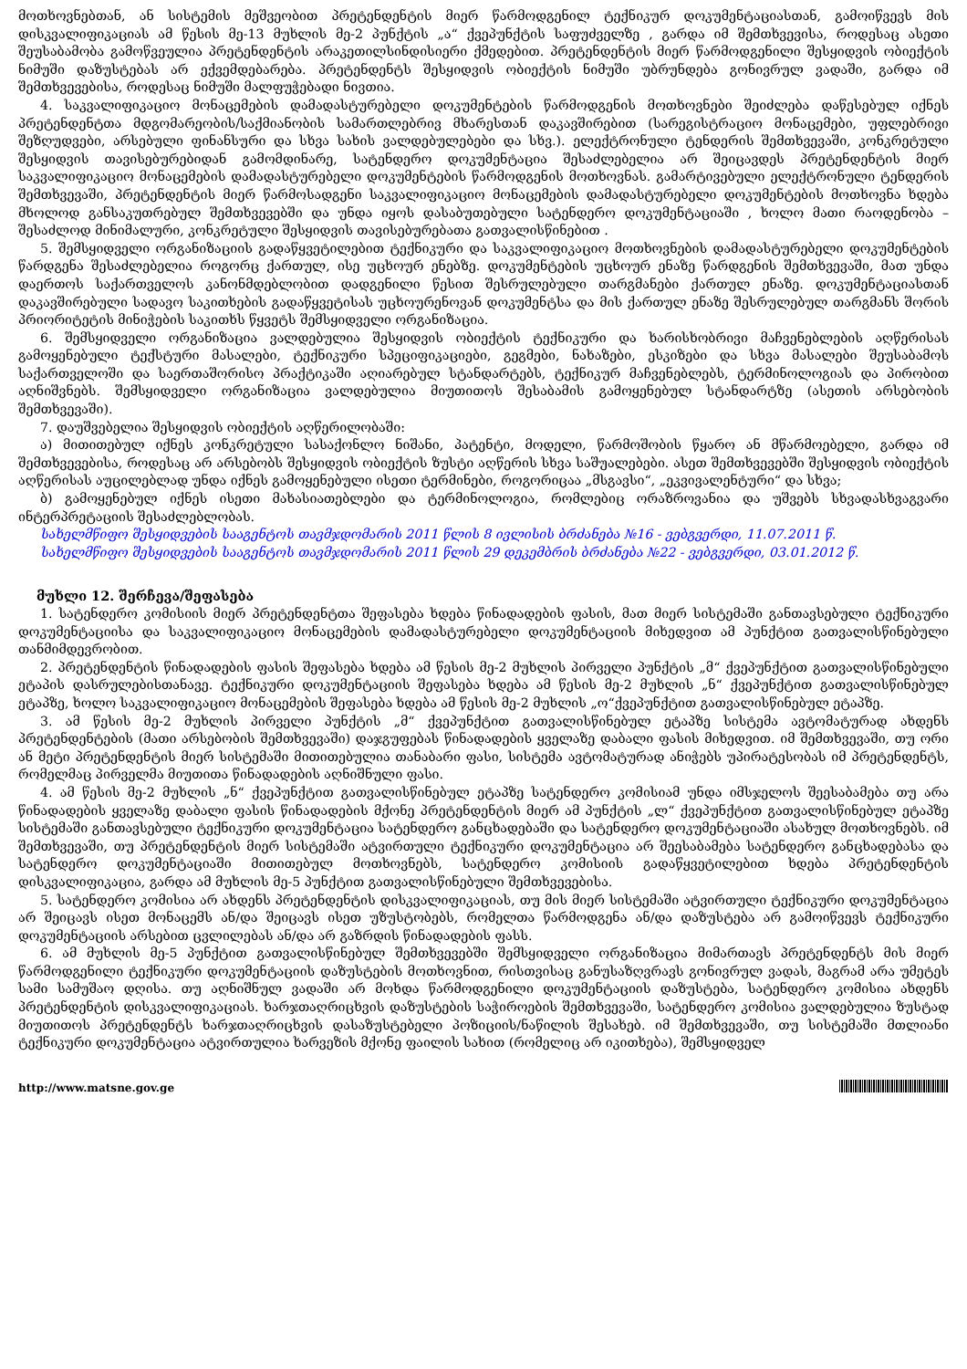მოთხოვნებთან, ან სისტემის მეშვეობით პრეტენდენტის მიერ წარმოდგენილ ტექნიკურ დოკუმენტაციასთან, გამოიწვევს მის დისკვალიფიკაციას ამ წესის მე-13 მუხლის მე-2 პუნქტის „ა“ ქვეპუნქტის საფუძველზე , გარდა იმ შემთხვევისა, როდესაც ასეთი შეუსაბამობა გამოწვეულია პრეტენდენტის არაკეთილსინდისიერი ქმედებით. პრეტენდენტის მიერ წარმოდგენილი შესყიდვის ობიექტის ნიმუში დაზუსტებას არ ექვემდებარება. პრეტენდენტს შესყიდვის ობიექტის ნიმუში უბრუნდება გონივრულ ვადაში, გარდა იმ შემთხვევებისა, როდესაც ნიმუში მალფუჭებადი ნივთია.
4. საკვალიფიკაციო მონაცემების დამადასტურებელი დოკუმენტების წარმოდგენის მოთხოვნები შეიძლება დაწესებულ იქნეს პრეტენდენტთა მდგომარეობის/საქმიანობის სამართლებრივ მხარესთან დაკავშირებით (სარეგისტრაციო მონაცემები, უფლებრივი შეზღუდვები, არსებული ფინანსური და სხვა სახის ვალდებულებები და სხვ.). ელექტრონული ტენდერის შემთხვევაში, კონკრეტული შესყიდვის თავისებურებიდან გამომდინარე, სატენდერო დოკუმენტაცია შესაძლებელია არ შეიცავდეს პრეტენდენტის მიერ საკვალიფიკაციო მონაცემების დამადასტურებელი დოკუმენტების წარმოდგენის მოთხოვნას. გამარტივებული ელექტრონული ტენდერის შემთხვევაში, პრეტენდენტის მიერ წარმოსადგენი საკვალიფიკაციო მონაცემების დამადასტურებელი დოკუმენტების მოთხოვნა ხდება მხოლოდ განსაკუთრებულ შემთხვევებში და უნდა იყოს დასაბუთებული სატენდერო დოკუმენტაციაში , ხოლო მათი რაოდენობა – შესაძლოდ მინიმალური, კონკრეტული შესყიდვის თავისებურებათა გათვალისწინებით .
5. შემსყიდველი ორგანიზაციის გადაწყვეტილებით ტექნიკური და საკვალიფიკაციო მოთხოვნების დამადასტურებელი დოკუმენტების წარდგენა შესაძლებელია როგორც ქართულ, ისე უცხოურ ენებზე. დოკუმენტების უცხოურ ენაზე წარდგენის შემთხვევაში, მათ უნდა დაერთოს საქართველოს კანონმდებლობით დადგენილი წესით შესრულებული თარგმანები ქართულ ენაზე. დოკუმენტაციასთან დაკავშირებული სადავო საკითხების გადაწყვეტისას უცხოურენოვან დოკუმენტსა და მის ქართულ ენაზე შესრულებულ თარგმანს შორის პრიორიტეტის მინიჭების საკითხს წყვეტს შემსყიდველი ორგანიზაცია.
6. შემსყიდველი ორგანიზაცია ვალდებულია შესყიდვის ობიექტის ტექნიკური და ხარისხობრივი მაჩვენებლების აღწერისას გამოყენებული ტექსტური მასალები, ტექნიკური სპეციფიკაციები, გეგმები, ნახაზები, ესკიზები და სხვა მასალები შეუსაბამოს საქართველოში და საერთაშორისო პრაქტიკაში აღიარებულ სტანდარტებს, ტექნიკურ მაჩვენებლებს, ტერმინოლოგიას და პირობით აღნიშვნებს. შემსყიდველი ორგანიზაცია ვალდებულია მიუთითოს შესაბამის გამოყენებულ სტანდარტზე (ასეთის არსებობის შემთხვევაში).
7. დაუშვებელია შესყიდვის ობიექტის აღწერილობაში:
ა) მითითებულ იქნეს კონკრეტული სასაქონლო ნიშანი, პატენტი, მოდელი, წარმოშობის წყარო ან მწარმოებელი, გარდა იმ შემთხვევებისა, როდესაც არ არსებობს შესყიდვის ობიექტის ზუსტი აღწერის სხვა საშუალებები. ასეთ შემთხვევებში შესყიდვის ობიექტის აღწერისას აუცილებლად უნდა იქნეს გამოყენებული ისეთი ტერმინები, როგორიცაა „მსგავსი“, „ეკვივალენტური“ და სხვა;
ბ) გამოყენებულ იქნეს ისეთი მახასიათებლები და ტერმინოლოგია, რომლებიც ორაზროვანია და უშვებს სხვადასხვაგვარი ინტერპრეტაციის შესაძლებლობას.
სახელმწიფო შესყიდვების სააგენტოს თავმჯდომარის 2011 წლის 8 ივლისის ბრძანება №16 - ვებგვერდი, 11.07.2011 წ.
სახელმწიფო შესყიდვების სააგენტოს თავმჯდომარის 2011 წლის 29 დეკემბრის ბრძანება №22 - ვებგვერდი, 03.01.2012 წ.
მუხლი 12. შერჩევა/შეფასება
1. სატენდერო კომისიის მიერ პრეტენდენტთა შეფასება ხდება წინადადების ფასის, მათ მიერ სისტემაში განთავსებული ტექნიკური დოკუმენტაციისა და საკვალიფიკაციო მონაცემების დამადასტურებელი დოკუმენტაციის მიხედვით ამ პუნქტით გათვალისწინებული თანმიმდევრობით.
2. პრეტენდენტის წინადადების ფასის შეფასება ხდება ამ წესის მე-2 მუხლის პირველი პუნქტის „მ“ ქვეპუნქტით გათვალისწინებული ეტაპის დასრულებისთანავე. ტექნიკური დოკუმენტაციის შეფასება ხდება ამ წესის მე-2 მუხლის „ნ“ ქვეპუნქტით გათვალისწინებულ ეტაპზე, ხოლო საკვალიფიკაციო მონაცემების შეფასება ხდება ამ წესის მე-2 მუხლის „ო“ქვეპუნქტით გათვალისწინებულ ეტაპზე.
3. ამ წესის მე-2 მუხლის პირველი პუნქტის „მ“ ქვეპუნქტით გათვალისწინებულ ეტაპზე სისტემა ავტომატურად ახდენს პრეტენდენტების (მათი არსებობის შემთხვევაში) დაჯგუფებას წინადადების ყველაზე დაბალი ფასის მიხედვით. იმ შემთხვევაში, თუ ორი ან მეტი პრეტენდენტის მიერ სისტემაში მითითებულია თანაბარი ფასი, სისტემა ავტომატურად ანიჭებს უპირატესობას იმ პრეტენდენტს, რომელმაც პირველმა მიუთითა წინადადების აღნიშნული ფასი.
4. ამ წესის მე-2 მუხლის „ნ“ ქვეპუნქტით გათვალისწინებულ ეტაპზე სატენდერო კომისიამ უნდა იმსჯელოს შეესაბამება თუ არა წინადადების ყველაზე დაბალი ფასის წინადადების მქონე პრეტენდენტის მიერ ამ პუნქტის „ლ“ ქვეპუნქტით გათვალისწინებულ ეტაპზე სისტემაში განთავსებული ტექნიკური დოკუმენტაცია სატენდერო განცხადებაში და სატენდერო დოკუმენტაციაში ასახულ მოთხოვნებს. იმ შემთხვევაში, თუ პრეტენდენტის მიერ სისტემაში ატვირთული ტექნიკური დოკუმენტაცია არ შეესაბამება სატენდერო განცხადებასა და სატენდერო დოკუმენტაციაში მითითებულ მოთხოვნებს, სატენდერო კომისიის გადაწყვეტილებით ხდება პრეტენდენტის დისკვალიფიკაცია, გარდა ამ მუხლის მე-5 პუნქტით გათვალისწინებული შემთხვევებისა.
5. სატენდერო კომისია არ ახდენს პრეტენდენტის დისკვალიფიკაციას, თუ მის მიერ სისტემაში ატვირთული ტექნიკური დოკუმენტაცია არ შეიცავს ისეთ მონაცემს ან/და შეიცავს ისეთ უზუსტობებს, რომელთა წარმოდგენა ან/და დაზუსტება არ გამოიწვევს ტექნიკური დოკუმენტაციის არსებით ცვლილებას ან/და არ გაზრდის წინადადების ფასს.
6. ამ მუხლის მე-5 პუნქტით გათვალისწინებულ შემთხვევებში შემსყიდველი ორგანიზაცია მიმართავს პრეტენდენტს მის მიერ წარმოდგენილი ტექნიკური დოკუმენტაციის დაზუსტების მოთხოვნით, რისთვისაც განუსაზღვრავს გონივრულ ვადას, მაგრამ არა უმეტეს სამი სამუშაო დღისა. თუ აღნიშნულ ვადაში არ მოხდა წარმოდგენილი დოკუმენტაციის დაზუსტება, სატენდერო კომისია ახდენს პრეტენდენტის დისკვალიფიკაციას. ხარჯთაღრიცხვის დაზუსტების საჭიროების შემთხვევაში, სატენდერო კომისია ვალდებულია ზუსტად მიუთითოს პრეტენდენტს ხარჯთაღრიცხვის დასაზუსტებელი პოზიციის/ნაწილის შესახებ. იმ შემთხვევაში, თუ სისტემაში მთლიანი ტექნიკური დოკუმენტაცია ატვირთულია ხარვეზის მქონე ფაილის სახით (რომელიც არ იკითხება), შემსყიდველ
http://www.matsne.gov.ge